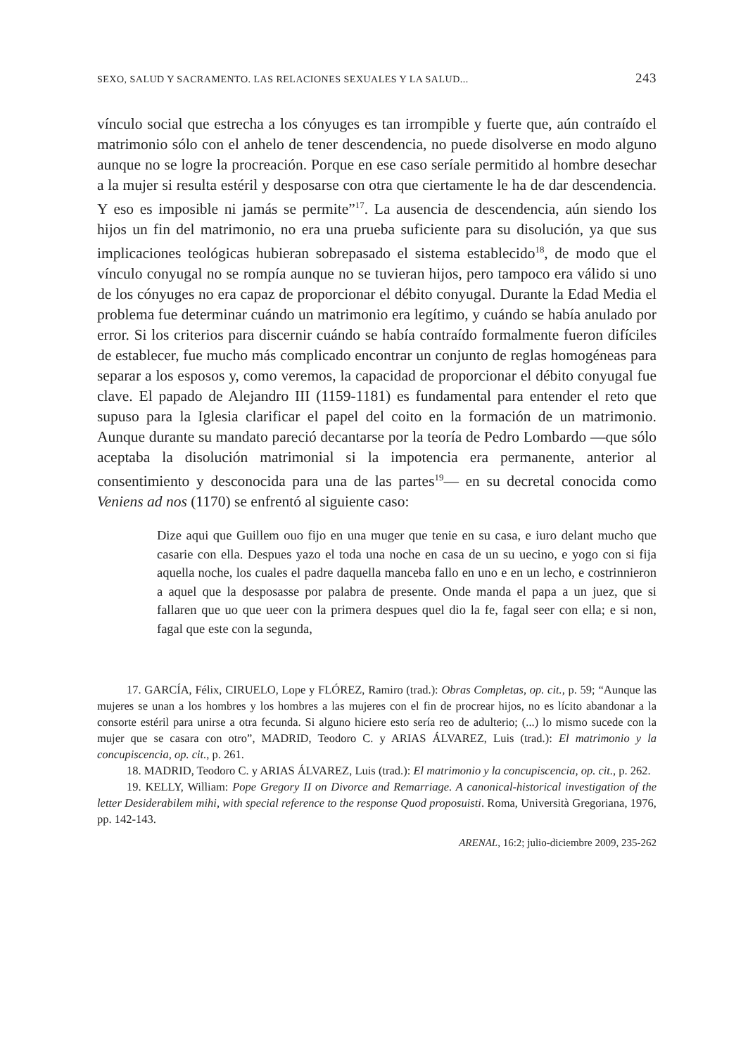SEXO, SALUD Y SACRAMENTO. LAS RELACIONES SEXUALES Y LA SALUD... 243
vínculo social que estrecha a los cónyuges es tan irrompible y fuerte que, aún contraído el matrimonio sólo con el anhelo de tener descendencia, no puede disolverse en modo alguno aunque no se logre la procreación. Porque en ese caso seríale permitido al hombre desechar a la mujer si resulta estéril y desposarse con otra que ciertamente le ha de dar descendencia. Y eso es imposible ni jamás se permite”<sup>17</sup>. La ausencia de descendencia, aún siendo los hijos un fin del matrimonio, no era una prueba suficiente para su disolución, ya que sus implicaciones teológicas hubieran sobrepasado el sistema establecido<sup>18</sup>, de modo que el vínculo conyugal no se rompía aunque no se tuvieran hijos, pero tampoco era válido si uno de los cónyuges no era capaz de proporcionar el débito conyugal. Durante la Edad Media el problema fue determinar cuándo un matrimonio era legítimo, y cuándo se había anulado por error. Si los criterios para discernir cuándo se había contraído formalmente fueron difíciles de establecer, fue mucho más complicado encontrar un conjunto de reglas homogéneas para separar a los esposos y, como veremos, la capacidad de proporcionar el débito conyugal fue clave. El papado de Alejandro III (1159-1181) es fundamental para entender el reto que supuso para la Iglesia clarificar el papel del coito en la formación de un matrimonio. Aunque durante su mandato pareció decantarse por la teoría de Pedro Lombardo —que sólo aceptaba la disolución matrimonial si la impotencia era permanente, anterior al consentimiento y desconocida para una de las partes<sup>19</sup>— en su decretal conocida como Veniens ad nos (1170) se enfrentó al siguiente caso:
Dize aqui que Guillem ouo fijo en una muger que tenie en su casa, e iuro delant mucho que casarie con ella. Despues yazo el toda una noche en casa de un su uecino, e yogo con si fija aquella noche, los cuales el padre daquella manceba fallo en uno e en un lecho, e costrinnieron a aquel que la desposasse por palabra de presente. Onde manda el papa a un juez, que si fallaren que uo que ueer con la primera despues quel dio la fe, fagal seer con ella; e si non, fagal que este con la segunda,
17. GARCÍA, Félix, CIRUELO, Lope y FLÓREZ, Ramiro (trad.): Obras Completas, op. cit., p. 59; “Aunque las mujeres se unan a los hombres y los hombres a las mujeres con el fin de procrear hijos, no es lícito abandonar a la consorte estéril para unirse a otra fecunda. Si alguno hiciere esto sería reo de adulterio; (...) lo mismo sucede con la mujer que se casara con otro”, MADRID, Teodoro C. y ARIAS ÁLVAREZ, Luis (trad.): El matrimonio y la concupiscencia, op. cit., p. 261.
18. MADRID, Teodoro C. y ARIAS ÁLVAREZ, Luis (trad.): El matrimonio y la concupiscencia, op. cit., p. 262.
19. KELLY, William: Pope Gregory II on Divorce and Remarriage. A canonical-historical investigation of the letter Desiderabilem mihi, with special reference to the response Quod proposuisti. Roma, Università Gregoriana, 1976, pp. 142-143.
ARENAL, 16:2; julio-diciembre 2009, 235-262